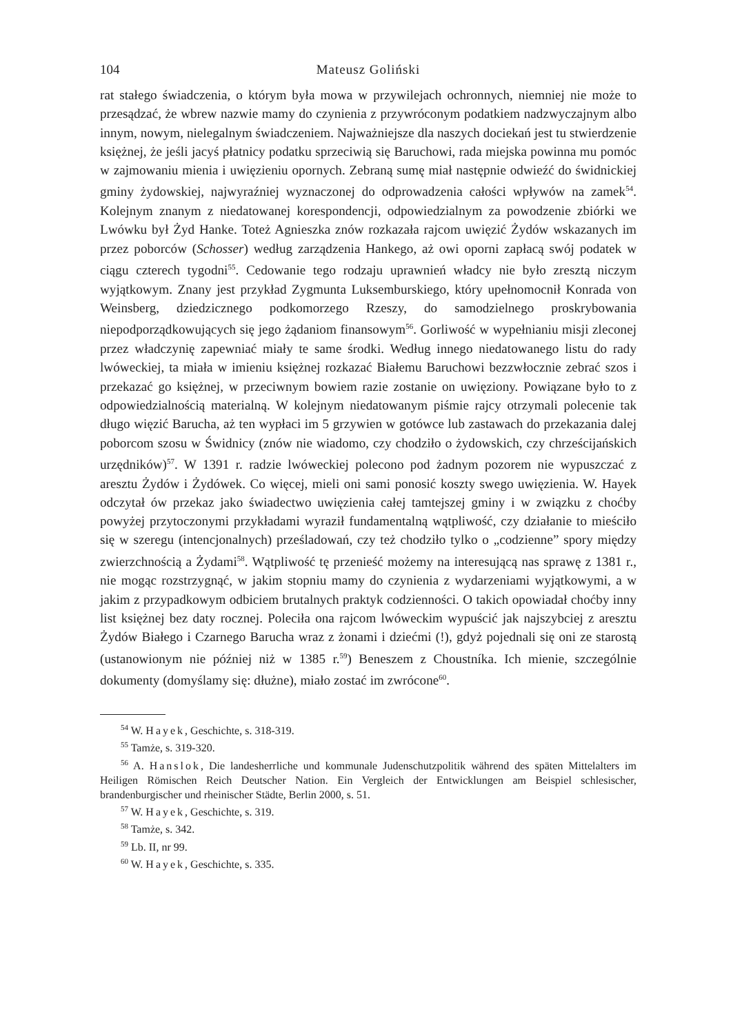104 Mateusz Goliński
rat stałego świadczenia, o którym była mowa w przywilejach ochronnych, niemniej nie może to przesądzać, że wbrew nazwie mamy do czynienia z przywróconym podatkiem nadzwyczajnym albo innym, nowym, nielegalnym świadczeniem. Najważniejsze dla naszych dociekań jest tu stwierdzenie księżnej, że jeśli jacyś płatnicy podatku sprzeciwią się Baruchowi, rada miejska powinna mu pomóc w zajmowaniu mienia i uwięzieniu opornych. Zebraną sumę miał następnie odwieźć do świdnickiej gminy żydowskiej, najwyraźniej wyznaczonej do odprowadzenia całości wpływów na zamek<sup>54</sup>. Kolejnym znanym z niedatowanej korespondencji, odpowiedzialnym za powodzenie zbiórki we Lwówku był Żyd Hanke. Toteż Agnieszka znów rozkazała rajcom uwięzić Żydów wskazanych im przez poborców (Schosser) według zarządzenia Hankego, aż owi oporni zapłacą swój podatek w ciągu czterech tygodni<sup>55</sup>. Cedowanie tego rodzaju uprawnień władcy nie było zresztą niczym wyjątkowym. Znany jest przykład Zygmunta Luksemburskiego, który upełnomocnił Konrada von Weinsberg, dziedzicznego podkomorzego Rzeszy, do samodzielnego proskrybowania niepodporządkowujących się jego żądaniom finansowym<sup>56</sup>. Gorliwość w wypełnianiu misji zleconej przez władczynię zapewniać miały te same środki. Według innego niedatowanego listu do rady lwóweckiej, ta miała w imieniu księżnej rozkazać Białemu Baruchowi bezzwłocznie zebrać szos i przekazać go księżnej, w przeciwnym bowiem razie zostanie on uwięziony. Powiązane było to z odpowiedzialnością materialną. W kolejnym niedatowanym piśmie rajcy otrzymali polecenie tak długo więzić Barucha, aż ten wypłaci im 5 grzywien w gotówce lub zastawach do przekazania dalej poborcom szosu w Świdnicy (znów nie wiadomo, czy chodziło o żydowskich, czy chrześcijańskich urzędników)<sup>57</sup>. W 1391 r. radzie lwóweckiej polecono pod żadnym pozorem nie wypuszczać z aresztu Żydów i Żydówek. Co więcej, mieli oni sami ponosić koszty swego uwięzienia. W. Hayek odczytał ów przekaz jako świadectwo uwięzienia całej tamtejszej gminy i w związku z choćby powyżej przytoczonymi przykładami wyraził fundamentalną wątpliwość, czy działanie to mieściło się w szeregu (intencjonalnych) prześladowań, czy też chodziło tylko o „codzienne” spory między zwierzchnością a Żydami<sup>58</sup>. Wątpliwość tę przenieść możemy na interesującą nas sprawę z 1381 r., nie mogąc rozstrzygnąć, w jakim stopniu mamy do czynienia z wydarzeniami wyjątkowymi, a w jakim z przypadkowym odbiciem brutalnych praktyk codzienności. O takich opowiadał choćby inny list księżnej bez daty rocznej. Poleciła ona rajcom lwóweckim wypuścić jak najszybciej z aresztu Żydów Białego i Czarnego Barucha wraz z żonami i dziećmi (!), gdyż pojednali się oni ze starostą (ustanowionym nie później niż w 1385 r.<sup>59</sup>) Beneszem z Choustníka. Ich mienie, szczególnie dokumenty (domyślamy się: dłużne), miało zostać im zwrócone<sup>60</sup>.
<sup>54</sup> W. Hayek, Geschichte, s. 318-319.
<sup>55</sup> Tamże, s. 319-320.
<sup>56</sup> A. Hanslok, Die landesherrliche und kommunale Judenschutzpolitik während des späten Mittelalters im Heiligen Römischen Reich Deutscher Nation. Ein Vergleich der Entwicklungen am Beispiel schlesischer, brandenburgischer und rheinischer Städte, Berlin 2000, s. 51.
<sup>57</sup> W. Hayek, Geschichte, s. 319.
<sup>58</sup> Tamże, s. 342.
<sup>59</sup> Lb. II, nr 99.
<sup>60</sup> W. Hayek, Geschichte, s. 335.